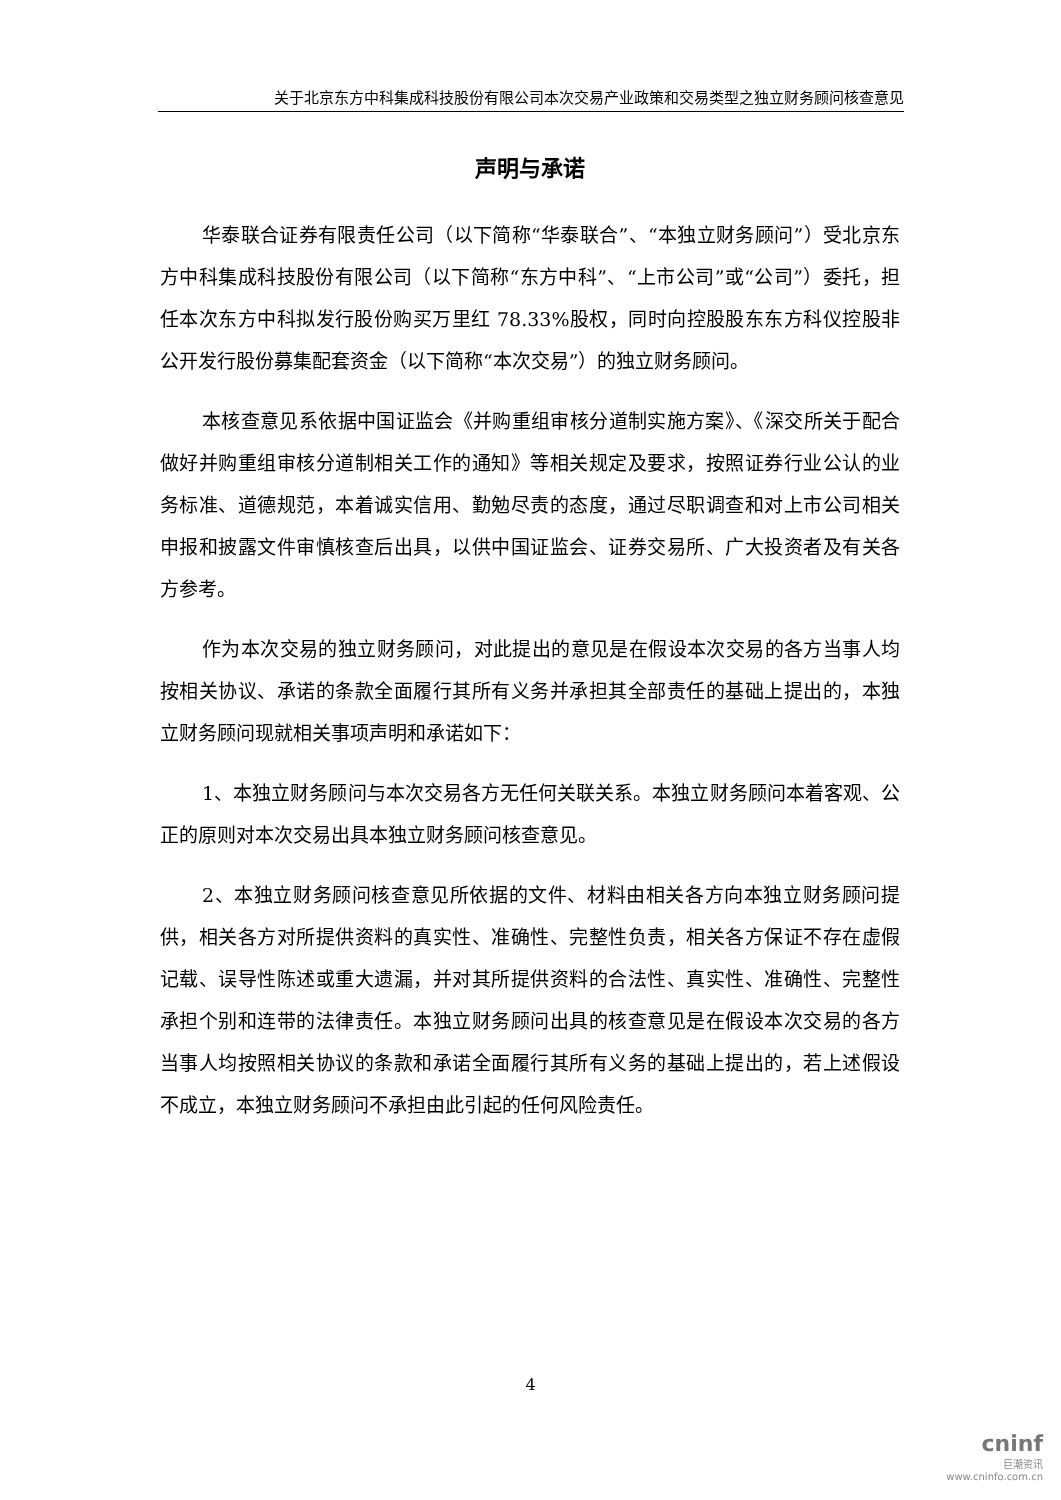关于北京东方中科集成科技股份有限公司本次交易产业政策和交易类型之独立财务顾问核查意见
声明与承诺
华泰联合证券有限责任公司（以下简称“华泰联合”、“本独立财务顾问”）受北京东方中科集成科技股份有限公司（以下简称“东方中科”、“上市公司”或“公司”）委托，担任本次东方中科拟发行股份购买万里红 78.33%股权，同时向控股股东东方科仪控股非公开发行股份募集配套资金（以下简称“本次交易”）的独立财务顾问。
本核查意见系依据中国证监会《并购重组审核分道制实施方案》、《深交所关于配合做好并购重组审核分道制相关工作的通知》等相关规定及要求，按照证券行业公认的业务标准、道德规范，本着诚实信用、勤勉尽责的态度，通过尽职调查和对上市公司相关申报和披露文件审慎核查后出具，以供中国证监会、证券交易所、广大投资者及有关各方参考。
作为本次交易的独立财务顾问，对此提出的意见是在假设本次交易的各方当事人均按相关协议、承诺的条款全面履行其所有义务并承担其全部责任的基础上提出的，本独立财务顾问现就相关事项声明和承诺如下：
1、本独立财务顾问与本次交易各方无任何关联关系。本独立财务顾问本着客观、公正的原则对本次交易出具本独立财务顾问核查意见。
2、本独立财务顾问核查意见所依据的文件、材料由相关各方向本独立财务顾问提供，相关各方对所提供资料的真实性、准确性、完整性负责，相关各方保证不存在虚假记载、误导性陈述或重大遗漏，并对其所提供资料的合法性、真实性、准确性、完整性承担个别和连带的法律责任。本独立财务顾问出具的核查意见是在假设本次交易的各方当事人均按照相关协议的条款和承诺全面履行其所有义务的基础上提出的，若上述假设不成立，本独立财务顾问不承担由此引起的任何风险责任。
4
cninf
巨潮资讯
www.cninfo.com.cn